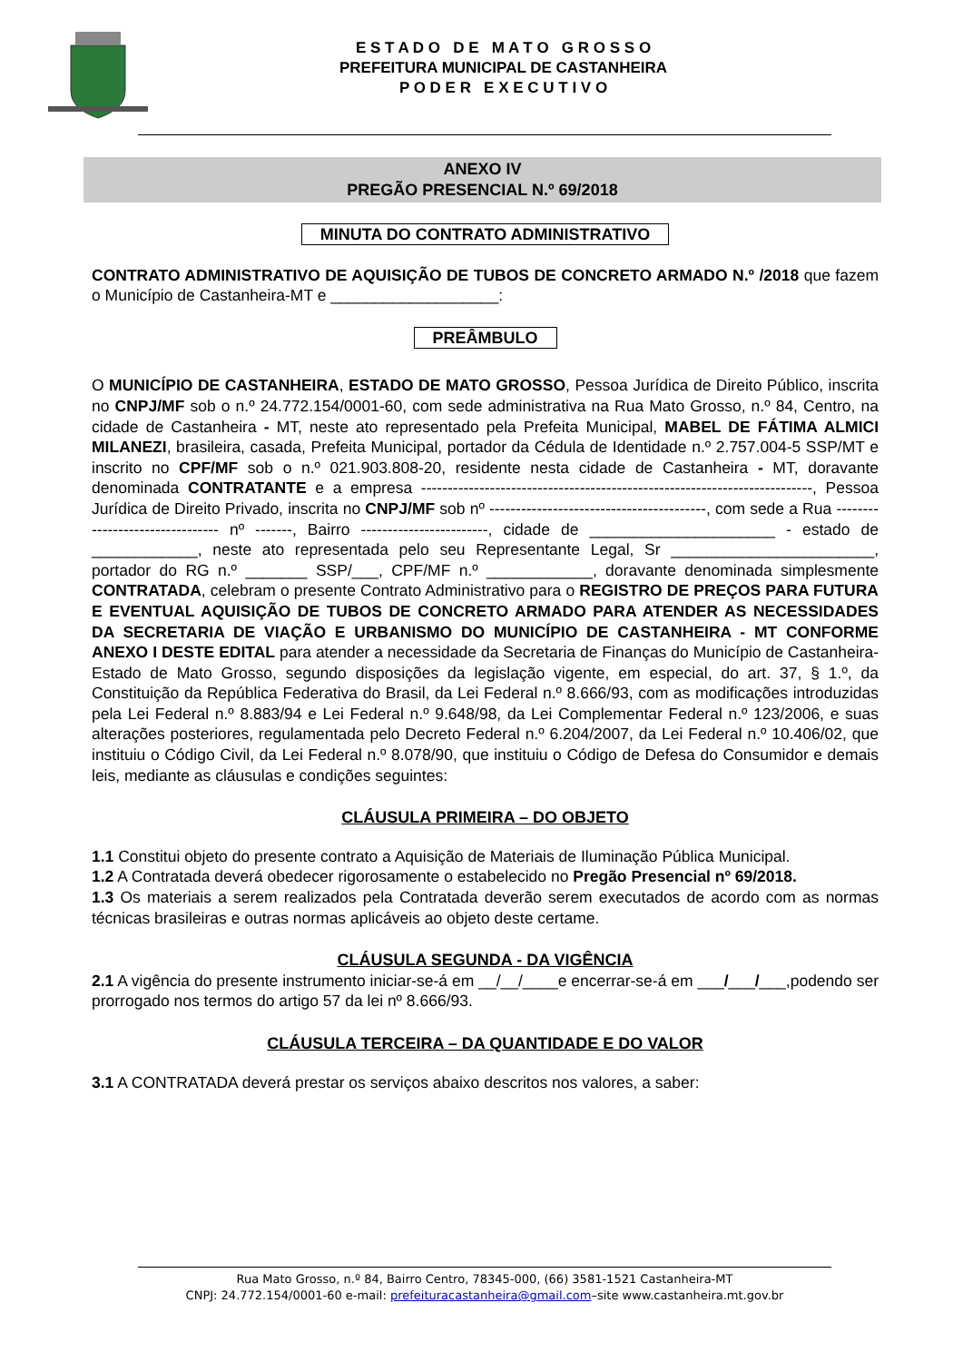E S T A D O D E M A T O G R O S S O
PREFEITURA MUNICIPAL DE CASTANHEIRA
P O D E R E X E C U T I V O
ANEXO IV
PREGÃO PRESENCIAL N.º 69/2018
MINUTA DO CONTRATO ADMINISTRATIVO
CONTRATO ADMINISTRATIVO DE AQUISIÇÃO DE TUBOS DE CONCRETO ARMADO N.º /2018 que fazem o Município de Castanheira-MT e ___________________:
PREÂMBULO
O MUNICÍPIO DE CASTANHEIRA, ESTADO DE MATO GROSSO, Pessoa Jurídica de Direito Público, inscrita no CNPJ/MF sob o n.º 24.772.154/0001-60, com sede administrativa na Rua Mato Grosso, n.º 84, Centro, na cidade de Castanheira - MT, neste ato representado pela Prefeita Municipal, MABEL DE FÁTIMA ALMICI MILANEZI, brasileira, casada, Prefeita Municipal, portador da Cédula de Identidade n.º 2.757.004-5 SSP/MT e inscrito no CPF/MF sob o n.º 021.903.808-20, residente nesta cidade de Castanheira - MT, doravante denominada CONTRATANTE e a empresa --------------------------------------------------------------------------, Pessoa Jurídica de Direito Privado, inscrita no CNPJ/MF sob nº -----------------------------------------, com sede a Rua -------------------------------- nº -------, Bairro ------------------------, cidade de _____________________ - estado de ____________, neste ato representada pelo seu Representante Legal, Sr _______________________, portador do RG n.º _______ SSP/___, CPF/MF n.º ____________, doravante denominada simplesmente CONTRATADA, celebram o presente Contrato Administrativo para o REGISTRO DE PREÇOS PARA FUTURA E EVENTUAL AQUISIÇÃO DE TUBOS DE CONCRETO ARMADO PARA ATENDER AS NECESSIDADES DA SECRETARIA DE VIAÇÃO E URBANISMO DO MUNICÍPIO DE CASTANHEIRA - MT CONFORME ANEXO I DESTE EDITAL para atender a necessidade da Secretaria de Finanças do Município de Castanheira-Estado de Mato Grosso, segundo disposições da legislação vigente, em especial, do art. 37, § 1.º, da Constituição da República Federativa do Brasil, da Lei Federal n.º 8.666/93, com as modificações introduzidas pela Lei Federal n.º 8.883/94 e Lei Federal n.º 9.648/98, da Lei Complementar Federal n.º 123/2006, e suas alterações posteriores, regulamentada pelo Decreto Federal n.º 6.204/2007, da Lei Federal n.º 10.406/02, que instituiu o Código Civil, da Lei Federal n.º 8.078/90, que instituiu o Código de Defesa do Consumidor e demais leis, mediante as cláusulas e condições seguintes:
CLÁUSULA PRIMEIRA – DO OBJETO
1.1 Constitui objeto do presente contrato a Aquisição de Materiais de Iluminação Pública Municipal.
1.2 A Contratada deverá obedecer rigorosamente o estabelecido no Pregão Presencial nº 69/2018.
1.3 Os materiais a serem realizados pela Contratada deverão serem executados de acordo com as normas técnicas brasileiras e outras normas aplicáveis ao objeto deste certame.
CLÁUSULA SEGUNDA - DA VIGÊNCIA
2.1 A vigência do presente instrumento iniciar-se-á em __/__/____e encerrar-se-á em ___/___/___,podendo ser prorrogado nos termos do artigo 57 da lei nº 8.666/93.
CLÁUSULA TERCEIRA – DA QUANTIDADE E DO VALOR
3.1 A CONTRATADA deverá prestar os serviços abaixo descritos nos valores, a saber:
Rua Mato Grosso, n.º 84, Bairro Centro, 78345-000, (66) 3581-1521 Castanheira-MT
CNPJ: 24.772.154/0001-60 e-mail: prefeituracastanheira@gmail.com–site www.castanheira.mt.gov.br